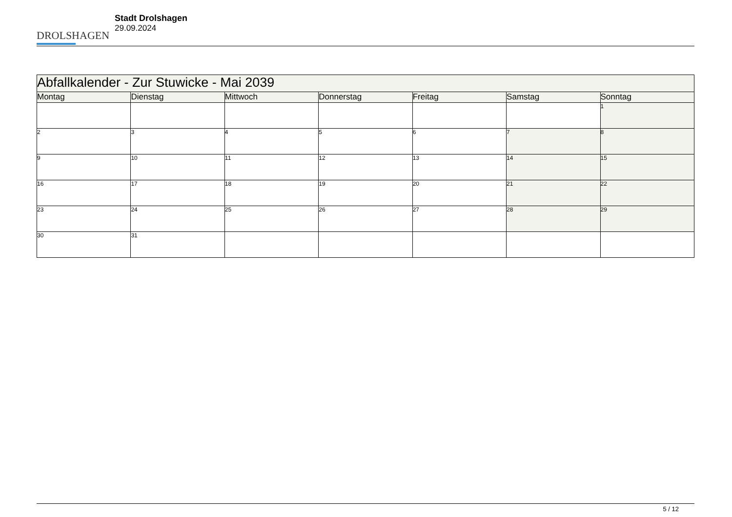DROLSHAGEN
Stadt Drolshagen
29.09.2024
| Abfallkalender - Zur Stuwicke - Mai 2039 | | | | | | |
| Montag | Dienstag | Mittwoch | Donnerstag | Freitag | Samstag | Sonntag |
| | | | | | | 1 |
| 2 | 3 | 4 | 5 | 6 | 7 | 8 |
| 9 | 10 | 11 | 12 | 13 | 14 | 15 |
| 16 | 17 | 18 | 19 | 20 | 21 | 22 |
| 23 | 24 | 25 | 26 | 27 | 28 | 29 |
| 30 | 31 | | | | | |
5 / 12